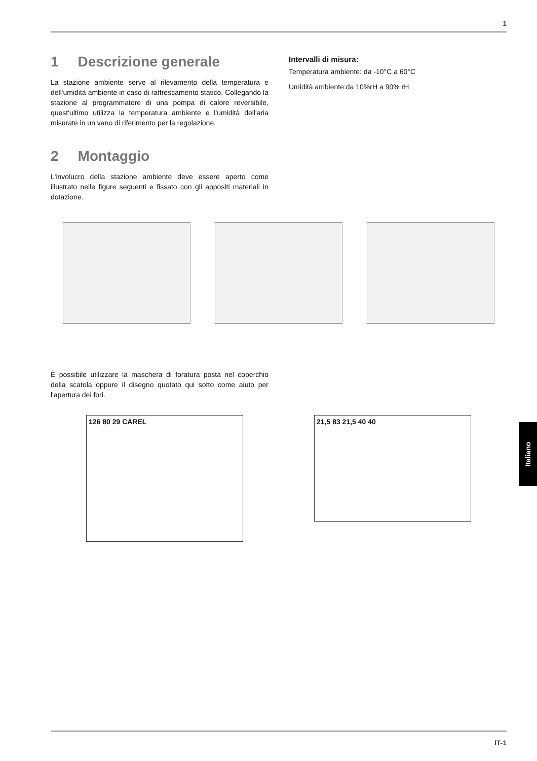1
1 Descrizione generale
La stazione ambiente serve al rilevamento della temperatura e dell'umidità ambiente in caso di raffrescamento statico. Collegando la stazione al programmatore di una pompa di calore reversibile, quest'ultimo utilizza la temperatura ambiente e l'umidità dell'aria misurate in un vano di riferimento per la regolazione.
2 Montaggio
L'involucro della stazione ambiente deve essere aperto come illustrato nelle figure seguenti e fissato con gli appositi materiali in dotazione.
Intervalli di misura:
Temperatura ambiente: da -10°C a 60°C
Umidità ambiente:da 10%rH a 90% rH
È possibile utilizzare la maschera di foratura posta nel coperchio della scatola oppure il disegno quotato qui sotto come aiuto per l'apertura dei fori.
126 80 29 CAREL
21,5 83 21,5 40 40
Italiano
IT-1